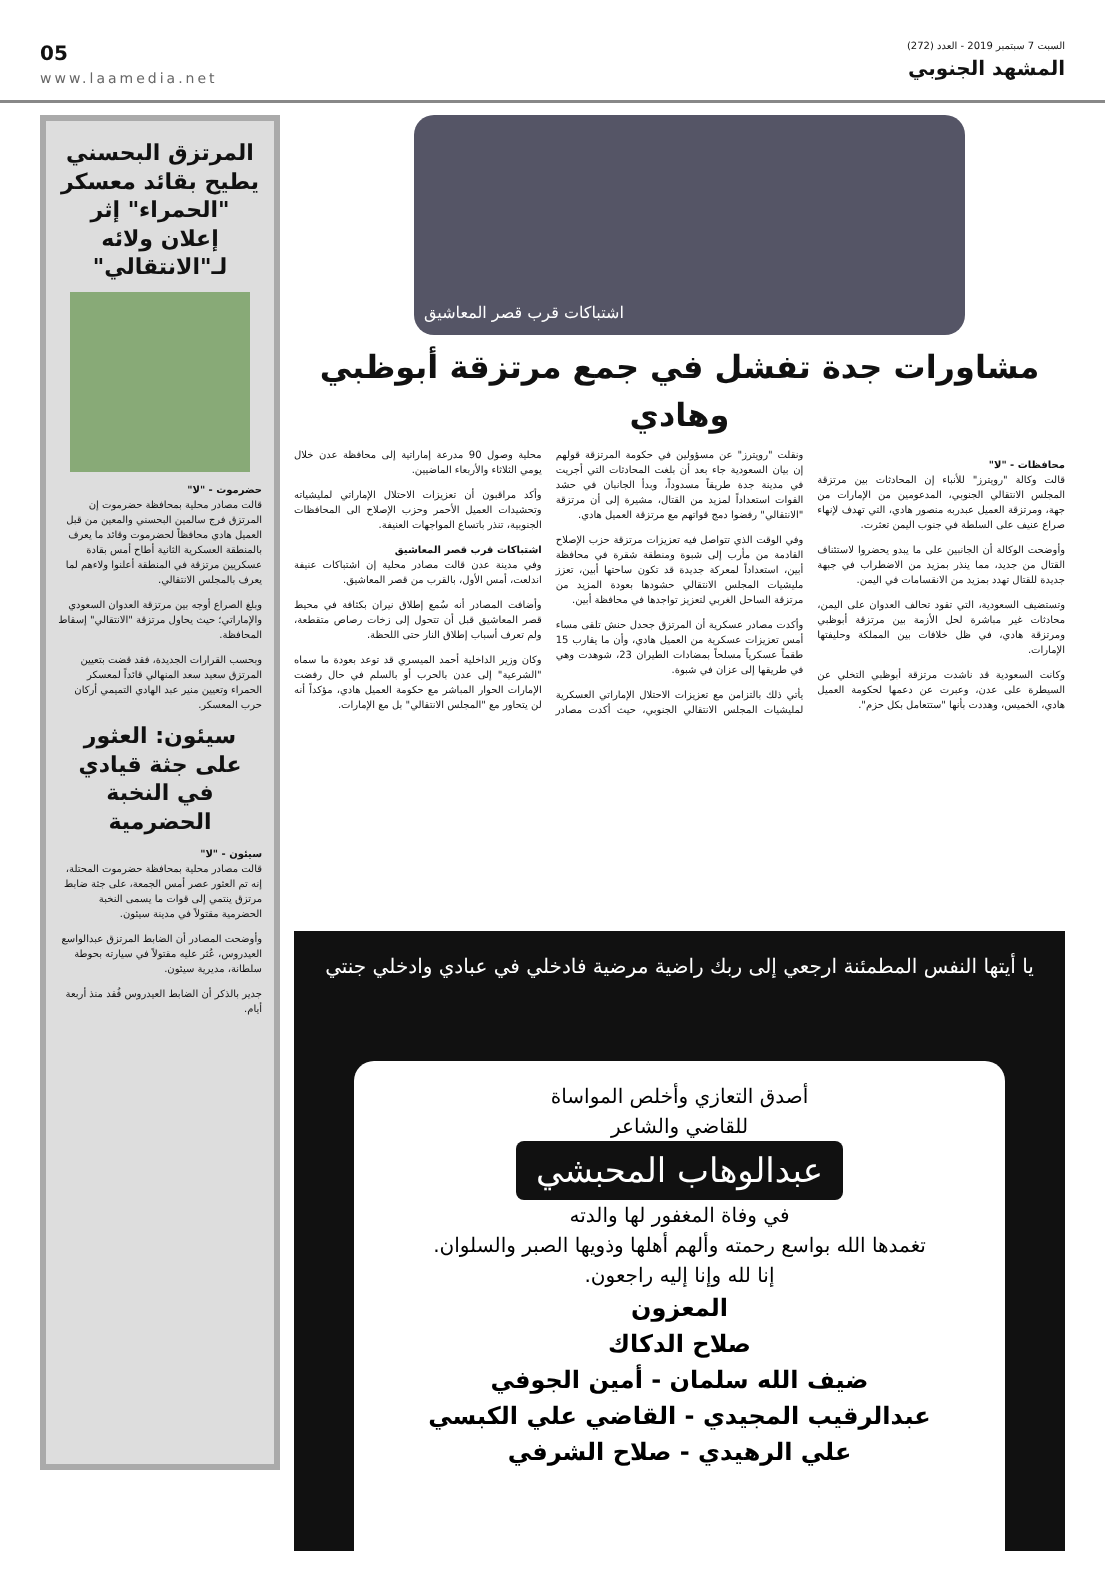السبت 7 سبتمبر 2019 - العدد (272)
المشهد الجنوبي
05
www.laamedia.net
اشتباكات قرب قصر المعاشيق
مشاورات جدة تفشل في جمع مرتزقة أبوظبي وهادي
محافظات - "لا"
قالت وكالة "رويترز" للأنباء إن المحادثات بين مرتزقة المجلس الانتقالي الجنوبي، المدعومين من الإمارات من جهة، ومرتزقة العميل عبدربه منصور هادي، التي تهدف لإنهاء صراع عنيف على السلطة في جنوب اليمن تعثرت.
وأوضحت الوكالة أن الجانبين على ما يبدو يحضروا لاستئناف القتال من جديد، مما ينذر بمزيد من الاضطراب في جبهة جديدة للقتال تهدد بمزيد من الانقسامات في اليمن.
وتستضيف السعودية، التي تقود تحالف العدوان على اليمن، محادثات غير مباشرة لحل الأزمة بين مرتزقة أبوظبي ومرتزقة هادي، في ظل خلافات بين المملكة وحليفتها الإمارات.
وكانت السعودية قد ناشدت مرتزقة أبوظبي التخلي عن السيطرة على عدن، وعبرت عن دعمها لحكومة العميل هادي، الخميس، وهددت بأنها "ستتعامل بكل حزم".
ونقلت "رويترز" عن مسؤولين في حكومة المرتزقة قولهم إن بيان السعودية جاء بعد أن بلغت المحادثات التي أجريت في مدينة جدة طريقاً مسدوداً، وبدأ الجانبان في حشد القوات استعداداً لمزيد من القتال، مشيرة إلى أن مرتزقة "الانتقالي" رفضوا دمج قواتهم مع مرتزقة العميل هادي.
وفي الوقت الذي تتواصل فيه تعزيزات مرتزقة حزب الإصلاح القادمة من مأرب إلى شبوة ومنطقة شقرة في محافظة أبين، استعداداً لمعركة جديدة قد تكون ساحتها أبين، تعزز مليشيات المجلس الانتقالي حشودها بعودة المزيد من مرتزقة الساحل الغربي لتعزيز تواجدها في محافظة أبين.
وأكدت مصادر عسكرية أن المرتزق جحدل حنش تلقى مساء أمس تعزيزات عسكرية من العميل هادي، وأن ما يقارب 15 طقماً عسكرياً مسلحاً بمضادات الطيران 23، شوهدت وهي في طريقها إلى عزان في شبوة.
يأتي ذلك بالتزامن مع تعزيزات الاحتلال الإماراتي العسكرية لمليشيات المجلس الانتقالي الجنوبي، حيث أكدت مصادر محلية وصول 90 مدرعة إماراتية إلى محافظة عدن خلال يومي الثلاثاء والأربعاء الماضيين.
وأكد مراقبون أن تعزيزات الاحتلال الإماراتي لمليشياته وتحشيدات العميل الأحمر وحزب الإصلاح الى المحافظات الجنوبية، تنذر باتساع المواجهات العنيفة.
اشتباكات قرب قصر المعاشيق
وفي مدينة عدن قالت مصادر محلية إن اشتباكات عنيفة اندلعت، أمس الأول، بالقرب من قصر المعاشيق.
وأضافت المصادر أنه سُمع إطلاق نيران بكثافة في محيط قصر المعاشيق قبل أن تتحول إلى زخات رصاص متقطعة، ولم تعرف أسباب إطلاق النار حتى اللحظة.
وكان وزير الداخلية أحمد الميسري قد توعد بعودة ما سماه "الشرعية" إلى عدن بالحرب أو بالسلم في حال رفضت الإمارات الحوار المباشر مع حكومة العميل هادي، مؤكداً أنه لن يتحاور مع "المجلس الانتقالي" بل مع الإمارات.
يا أيتها النفس المطمئنة ارجعي إلى ربك راضية مرضية فادخلي في عبادي وادخلي جنتي
أصدق التعازي وأخلص المواساة
للقاضي والشاعر
عبدالوهاب المحبشي
في وفاة المغفور لها والدته
تغمدها الله بواسع رحمته وألهم أهلها وذويها الصبر والسلوان.
إنا لله وإنا إليه راجعون.
المعزون
صلاح الدكاك
ضيف الله سلمان - أمين الجوفي
عبدالرقيب المجيدي - القاضي علي الكبسي
علي الرهيدي - صلاح الشرفي
المرتزق البحسني يطيح بقائد معسكر "الحمراء" إثر إعلان ولائه لـ"الانتقالي"
حضرموت - "لا"
قالت مصادر محلية بمحافظة حضرموت إن المرتزق فرج سالمين البحسني والمعين من قبل العميل هادي محافظاً لحضرموت وقائد ما يعرف بالمنطقة العسكرية الثانية أطاح أمس بقادة عسكريين مرتزقة في المنطقة أعلنوا ولاءهم لما يعرف بالمجلس الانتقالي.
وبلغ الصراع أوجه بين مرتزقة العدوان السعودي والإماراتي؛ حيث يحاول مرتزقة "الانتقالي" إسقاط المحافظة.
وبحسب القرارات الجديدة، فقد قضت بتعيين المرتزق سعيد سعد المنهالي قائداً لمعسكر الحمراء وتعيين منير عبد الهادي التميمي أركان حرب المعسكر.
سيئون: العثور على جثة قيادي في النخبة الحضرمية
سيئون - "لا"
قالت مصادر محلية بمحافظة حضرموت المحتلة، إنه تم العثور عصر أمس الجمعة، على جثة ضابط مرتزق ينتمي إلى قوات ما يسمى النخبة الحضرمية مقتولاً في مدينة سيئون.
وأوضحت المصادر أن الضابط المرتزق عبدالواسع العيدروس، عُثر عليه مقتولاً في سيارته بحوطة سلطانة، مديرية سيئون.
جدير بالذكر أن الضابط العيدروس فُقد منذ أربعة أيام.